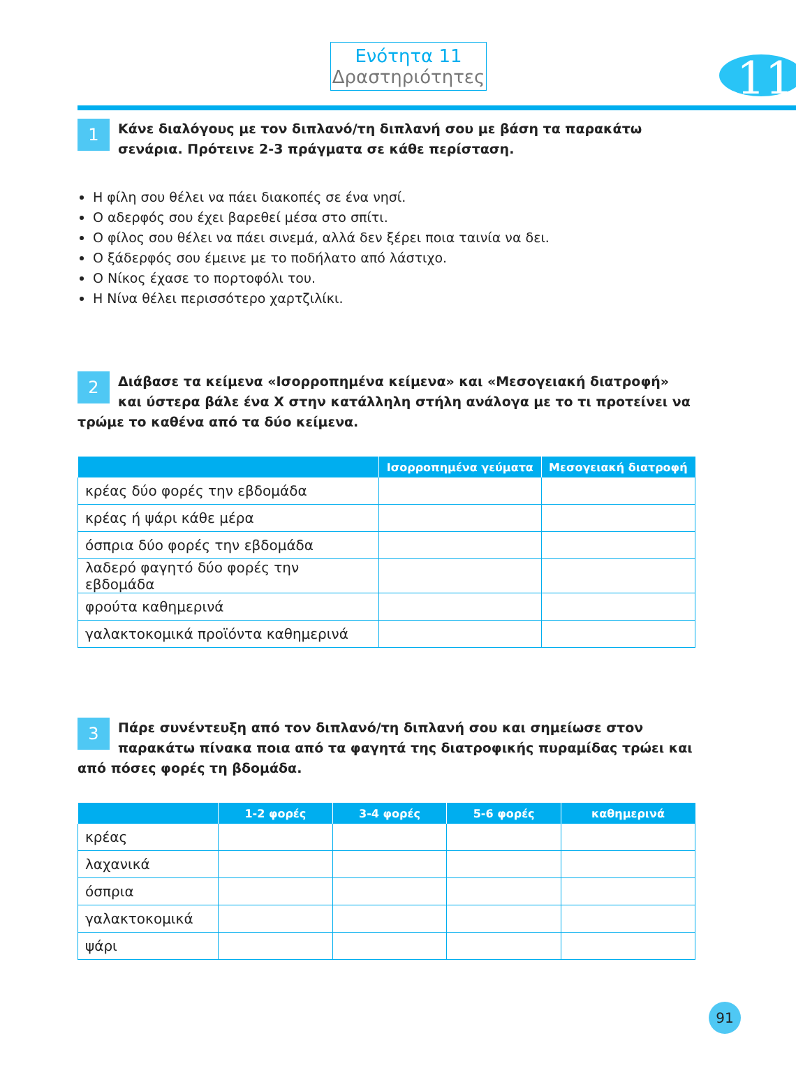11
Ενότητα 11
Δραστηριότητες
1 Κάνε διαλόγους με τον διπλανό/τη διπλανή σου με βάση τα παρακάτω σενάρια. Πρότεινε 2-3 πράγματα σε κάθε περίσταση.
Η φίλη σου θέλει να πάει διακοπές σε ένα νησί.
Ο αδερφός σου έχει βαρεθεί μέσα στο σπίτι.
Ο φίλος σου θέλει να πάει σινεμά, αλλά δεν ξέρει ποια ταινία να δει.
Ο ξάδερφός σου έμεινε με το ποδήλατο από λάστιχο.
Ο Νίκος έχασε το πορτοφόλι του.
Η Νίνα θέλει περισσότερο χαρτζιλίκι.
2 Διάβασε τα κείμενα «Ισορροπημένα κείμενα» και «Μεσογειακή διατροφή» και ύστερα βάλε ένα Χ στην κατάλληλη στήλη ανάλογα με το τι προτείνει να τρώμε το καθένα από τα δύο κείμενα.
| | Ισορροπημένα γεύματα | Μεσογειακή διατροφή |
| --- | --- | --- |
| κρέας δύο φορές την εβδομάδα | | |
| κρέας ή ψάρι κάθε μέρα | | |
| όσπρια δύο φορές την εβδομάδα | | |
| λαδερό φαγητό δύο φορές την εβδομάδα | | |
| φρούτα καθημερινά | | |
| γαλακτοκομικά προϊόντα καθημερινά | | |
3 Πάρε συνέντευξη από τον διπλανό/τη διπλανή σου και σημείωσε στον παρακάτω πίνακα ποια από τα φαγητά της διατροφικής πυραμίδας τρώει και από πόσες φορές τη βδομάδα.
| | 1-2 φορές | 3-4 φορές | 5-6 φορές | καθημερινά |
| --- | --- | --- | --- | --- |
| κρέας | | | | |
| λαχανικά | | | | |
| όσπρια | | | | |
| γαλακτοκομικά | | | | |
| ψάρι | | | | |
91